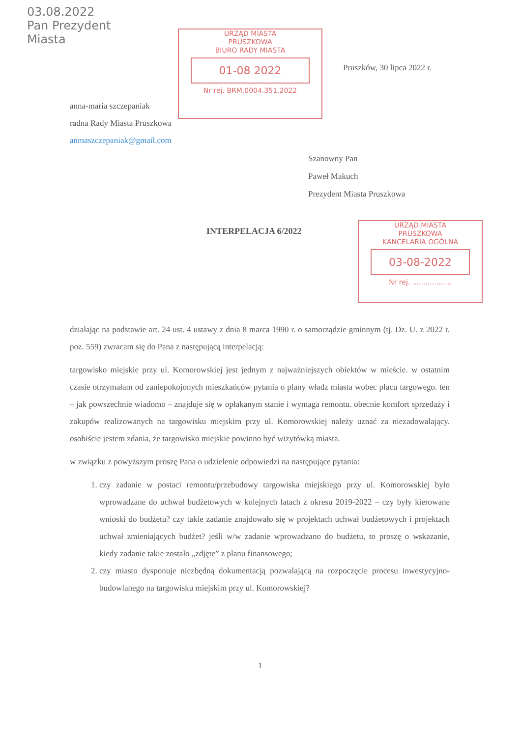03.08.2022
Pan Prezydent
Miasta
URZĄD MIASTA
PRUSZKOWA
BIURO RADY MIASTA
01-08 2022
Nr rej. BRM.0004.351.2022
Pruszków, 30 lipca 2022 r.
anna-maria szczepaniak
radna Rady Miasta Pruszkowa
anmaszczepaniak@gmail.com
Szanowny Pan
Paweł Makuch
Prezydent Miasta Pruszkowa
URZĄD MIASTA
PRUSZKOWA
KANCELARIA OGÓLNA
03-08-2022
Nr rej. ..................
INTERPELACJA 6/2022
działając na podstawie art. 24 ust. 4 ustawy z dnia 8 marca 1990 r. o samorządzie gminnym (tj. Dz. U. z 2022 r. poz. 559) zwracam się do Pana z następującą interpelacją:
targowisko miejskie przy ul. Komorowskiej jest jednym z najważniejszych obiektów w mieście. w ostatnim czasie otrzymałam od zaniepokojonych mieszkańców pytania o plany władz miasta wobec placu targowego. ten – jak powszechnie wiadomo – znajduje się w opłakanym stanie i wymaga remontu. obecnie komfort sprzedaży i zakupów realizowanych na targowisku miejskim przy ul. Komorowskiej należy uznać za niezadowalający. osobiście jestem zdania, że targowisko miejskie powinno być wizytówką miasta.
w związku z powyższym proszę Pana o udzielenie odpowiedzi na następujące pytania:
1. czy zadanie w postaci remontu/przebudowy targowiska miejskiego przy ul. Komorowskiej było wprowadzane do uchwał budżetowych w kolejnych latach z okresu 2019-2022 – czy były kierowane wnioski do budżetu? czy takie zadanie znajdowało się w projektach uchwał budżetowych i projektach uchwał zmieniających budżet? jeśli w/w zadanie wprowadzano do budżetu, to proszę o wskazanie, kiedy zadanie takie zostało „zdjęte” z planu finansowego;
2. czy miasto dysponuje niezbędną dokumentacją pozwalającą na rozpoczęcie procesu inwestycyjno-budowlanego na targowisku miejskim przy ul. Komorowskiej?
1